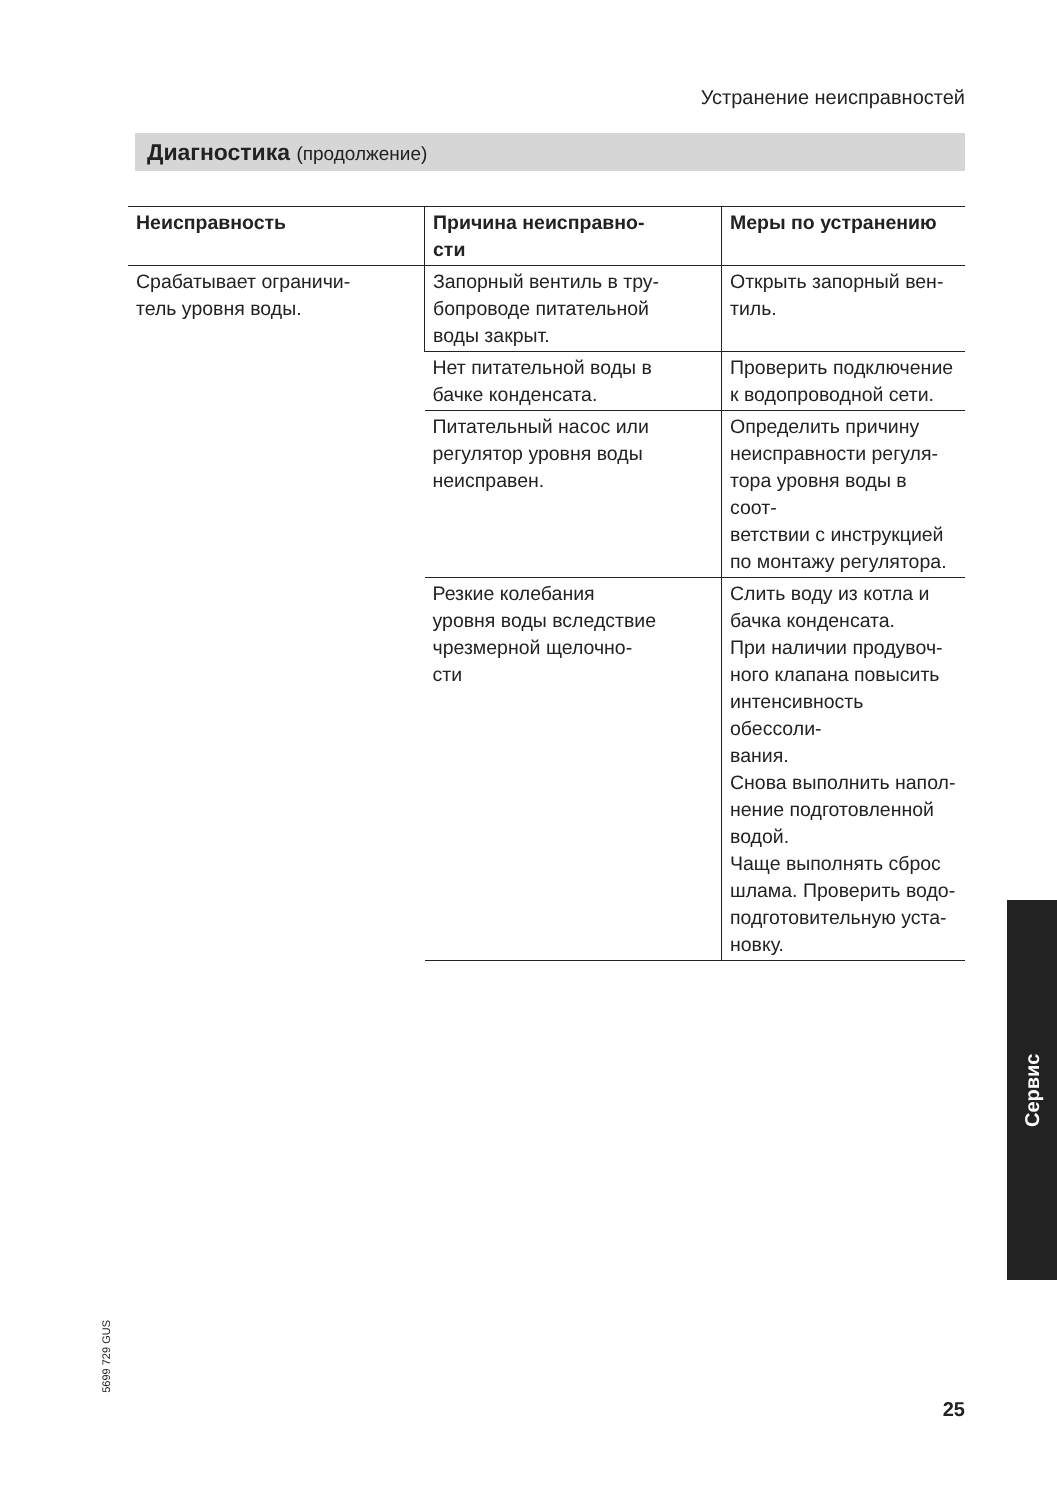Устранение неисправностей
Диагностика (продолжение)
| Неисправность | Причина неисправно- сти | Меры по устранению |
| --- | --- | --- |
| Срабатывает ограничи- тель уровня воды. | Запорный вентиль в тру- бопроводе питательной воды закрыт. | Открыть запорный вен- тиль. |
| | Нет питательной воды в бачке конденсата. | Проверить подключение к водопроводной сети. |
| | Питательный насос или регулятор уровня воды неисправен. | Определить причину неисправности регуля- тора уровня воды в соот- ветствии с инструкцией по монтажу регулятора. |
| | Резкие колебания уровня воды вследствие чрезмерной щелочно- сти | Слить воду из котла и бачка конденсата. При наличии продувоч- ного клапана повысить интенсивность обессоли- вания. Снова выполнить напол- нение подготовленной водой. Чаще выполнять сброс шлама. Проверить водо- подготовительную уста- новку. |
Сервис
5699 729 GUS
25